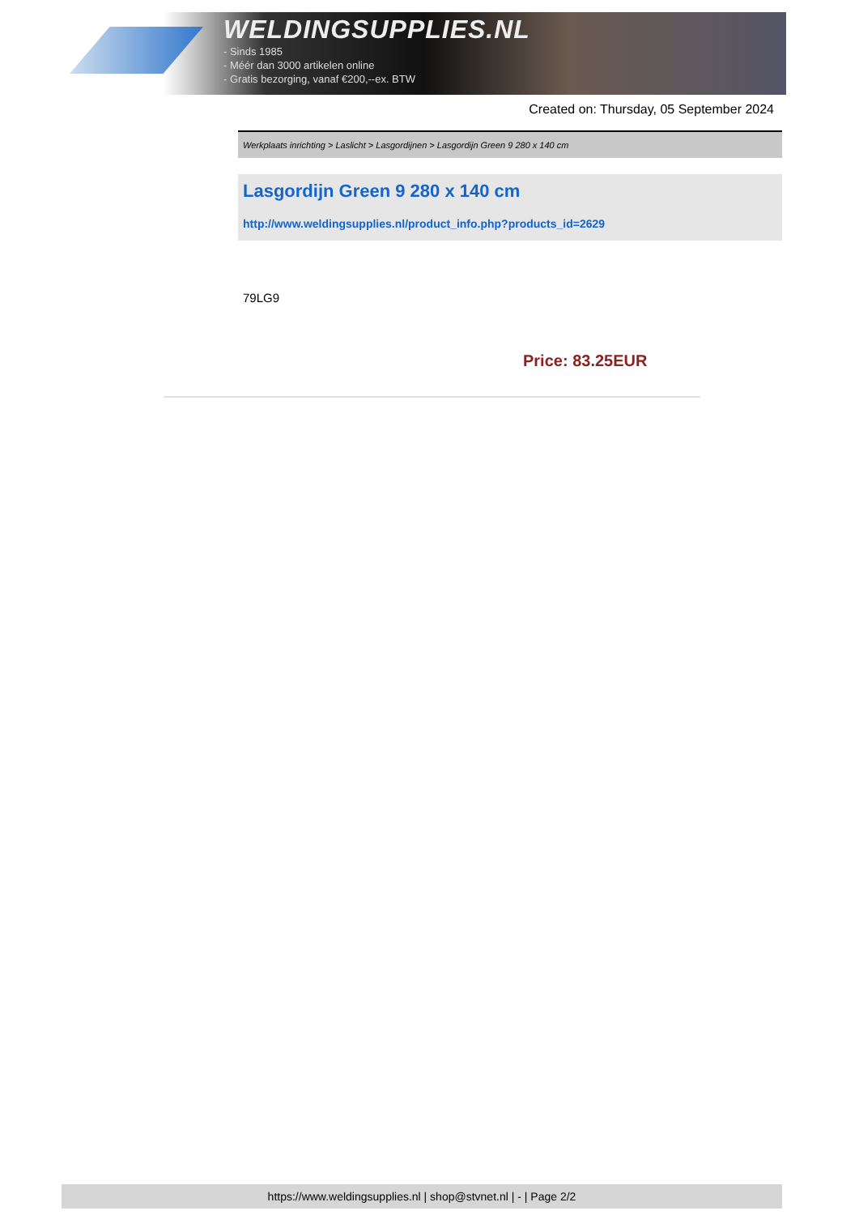WELDINGSUPPLIES.NL
- Sinds 1985
- Méér dan 3000 artikelen online
- Gratis bezorging, vanaf €200,--ex. BTW
Created on: Thursday, 05 September 2024
Werkplaats inrichting > Laslicht > Lasgordijnen > Lasgordijn Green 9 280 x 140 cm
Lasgordijn Green 9 280 x 140 cm
http://www.weldingsupplies.nl/product_info.php?products_id=2629
79LG9
Price: 83.25EUR
https://www.weldingsupplies.nl | shop@stvnet.nl | - | Page 2/2